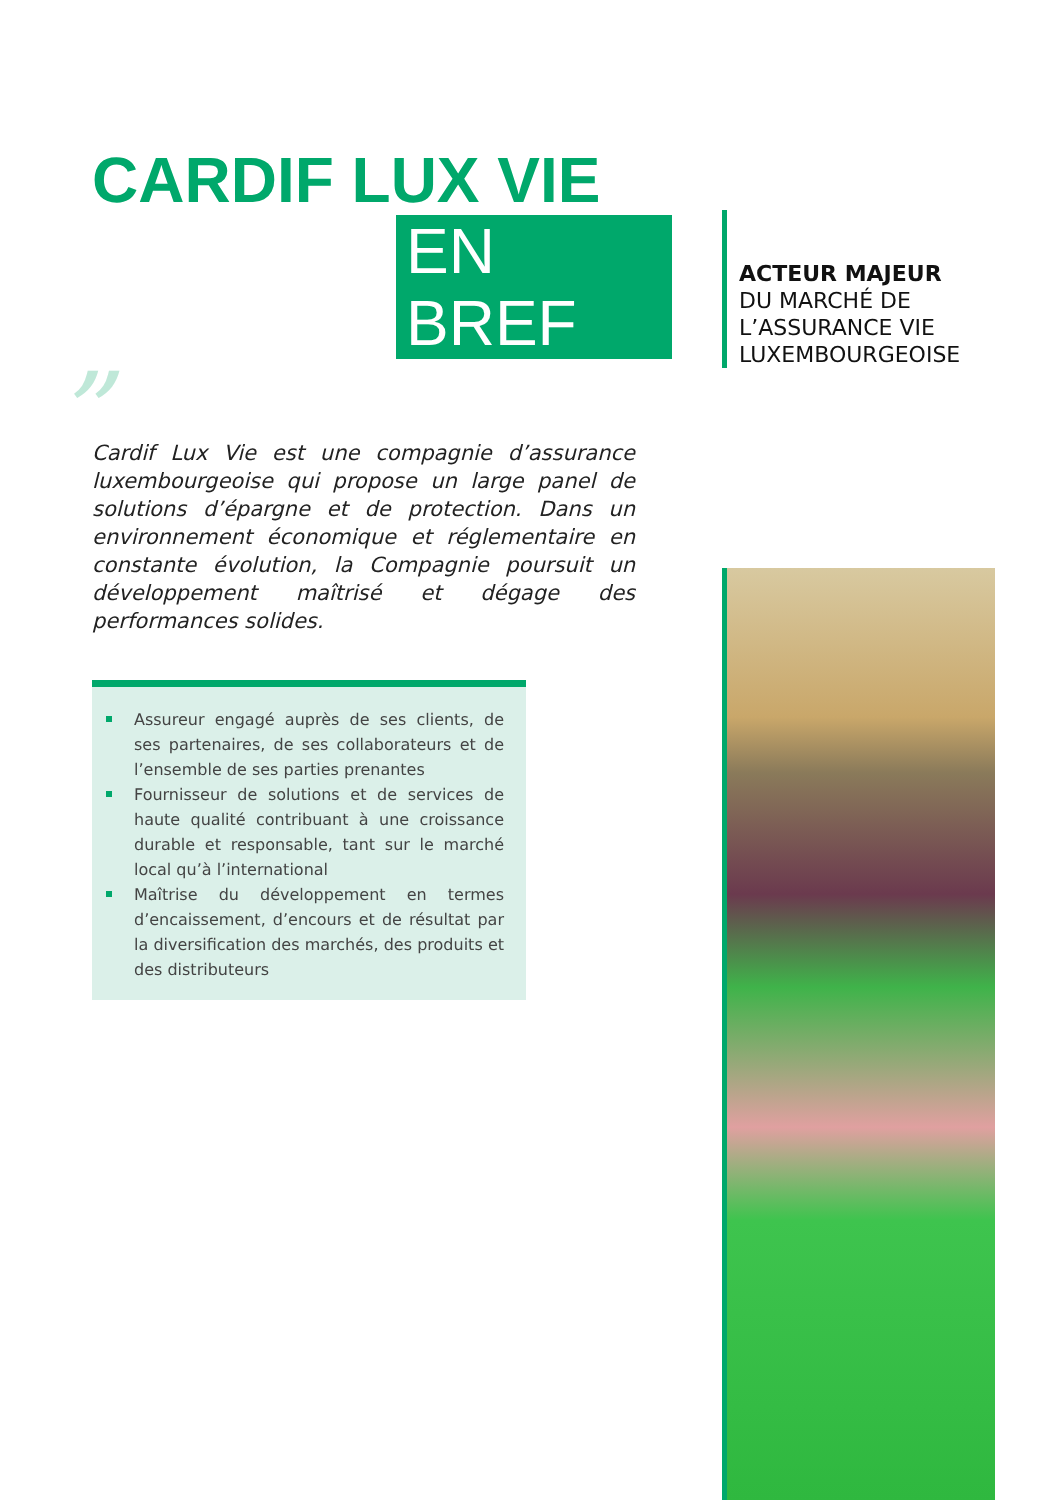CARDIF LUX VIE
EN BREF
” Cardif Lux Vie est une compagnie d’assurance luxembourgeoise qui propose un large panel de solutions d’épargne et de protection. Dans un environnement économique et réglementaire en constante évolution, la Compagnie poursuit un développement maîtrisé et dégage des performances solides.
Assureur engagé auprès de ses clients, de ses partenaires, de ses collaborateurs et de l’ensemble de ses parties prenantes
Fournisseur de solutions et de services de haute qualité contribuant à une croissance durable et responsable, tant sur le marché local qu’à l’international
Maîtrise du développement en termes d’encaissement, d’encours et de résultat par la diversification des marchés, des produits et des distributeurs
ACTEUR MAJEUR
DU MARCHÉ DE
L’ASSURANCE VIE
LUXEMBOURGEOISE